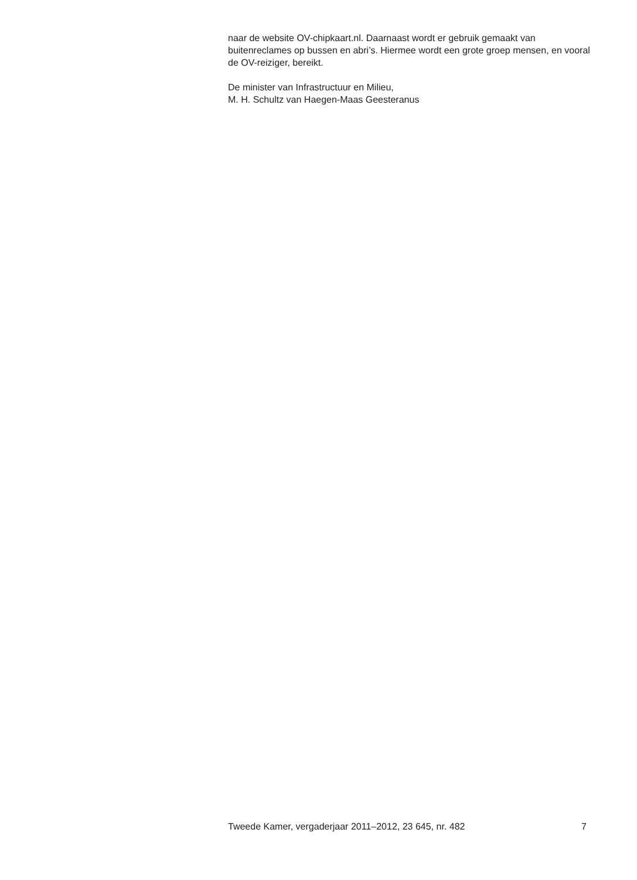naar de website OV-chipkaart.nl. Daarnaast wordt er gebruik gemaakt van buitenreclames op bussen en abri’s. Hiermee wordt een grote groep mensen, en vooral de OV-reiziger, bereikt.
De minister van Infrastructuur en Milieu,
M. H. Schultz van Haegen-Maas Geesteranus
Tweede Kamer, vergaderjaar 2011–2012, 23 645, nr. 482 7